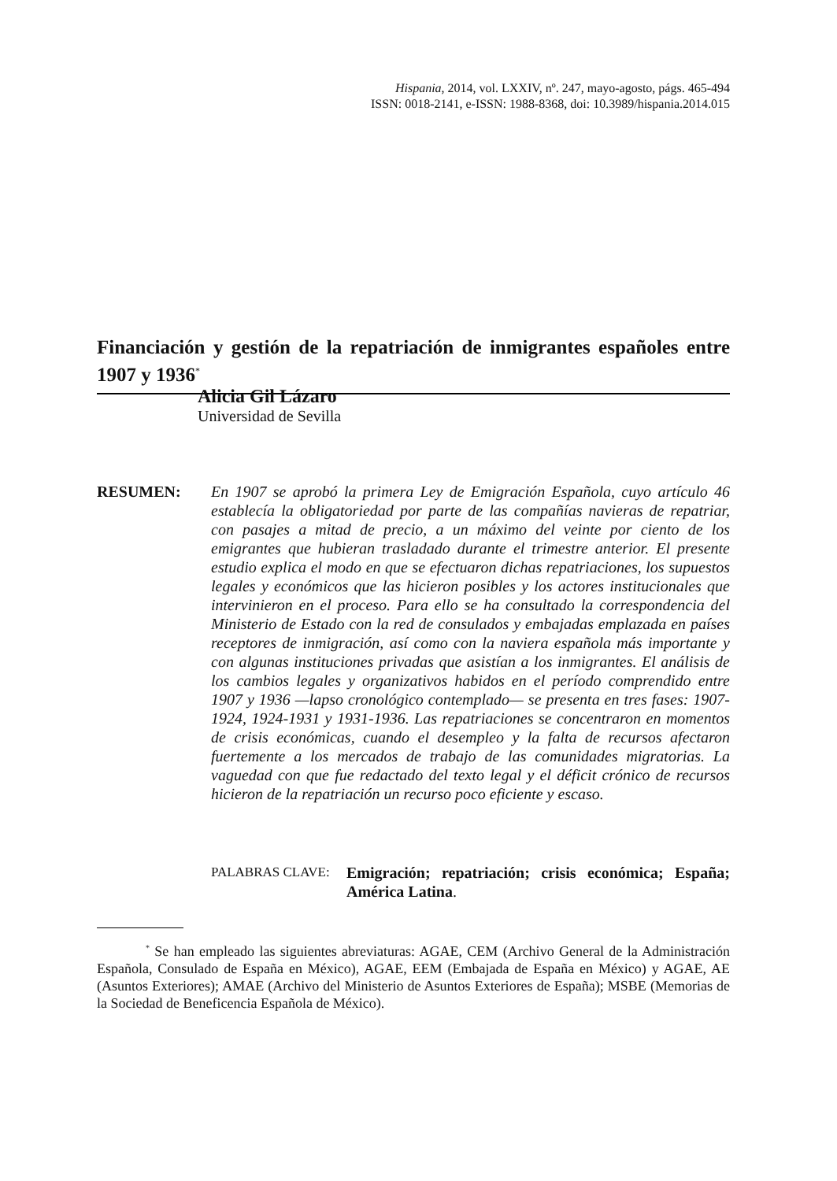Hispania, 2014, vol. LXXIV, nº. 247, mayo-agosto, págs. 465-494
ISSN: 0018-2141, e-ISSN: 1988-8368, doi: 10.3989/hispania.2014.015
Financiación y gestión de la repatriación de inmigrantes españoles entre 1907 y 1936<sup>*</sup>
Alicia Gil Lázaro
Universidad de Sevilla
RESUMEN: En 1907 se aprobó la primera Ley de Emigración Española, cuyo artículo 46 establecía la obligatoriedad por parte de las compañías navieras de repatriar, con pasajes a mitad de precio, a un máximo del veinte por ciento de los emigrantes que hubieran trasladado durante el trimestre anterior. El presente estudio explica el modo en que se efectuaron dichas repatriaciones, los supuestos legales y económicos que las hicieron posibles y los actores institucionales que intervinieron en el proceso. Para ello se ha consultado la correspondencia del Ministerio de Estado con la red de consulados y embajadas emplazada en países receptores de inmigración, así como con la naviera española más importante y con algunas instituciones privadas que asistían a los inmigrantes. El análisis de los cambios legales y organizativos habidos en el período comprendido entre 1907 y 1936 —lapso cronológico contemplado— se presenta en tres fases: 1907-1924, 1924-1931 y 1931-1936. Las repatriaciones se concentraron en momentos de crisis económicas, cuando el desempleo y la falta de recursos afectaron fuertemente a los mercados de trabajo de las comunidades migratorias. La vaguedad con que fue redactado del texto legal y el déficit crónico de recursos hicieron de la repatriación un recurso poco eficiente y escaso.
PALABRAS CLAVE:
Emigración; repatriación; crisis económica; España; América Latina.
<sup>*</sup> Se han empleado las siguientes abreviaturas: AGAE, CEM (Archivo General de la Administración Española, Consulado de España en México), AGAE, EEM (Embajada de España en México) y AGAE, AE (Asuntos Exteriores); AMAE (Archivo del Ministerio de Asuntos Exteriores de España); MSBE (Memorias de la Sociedad de Beneficencia Española de México).